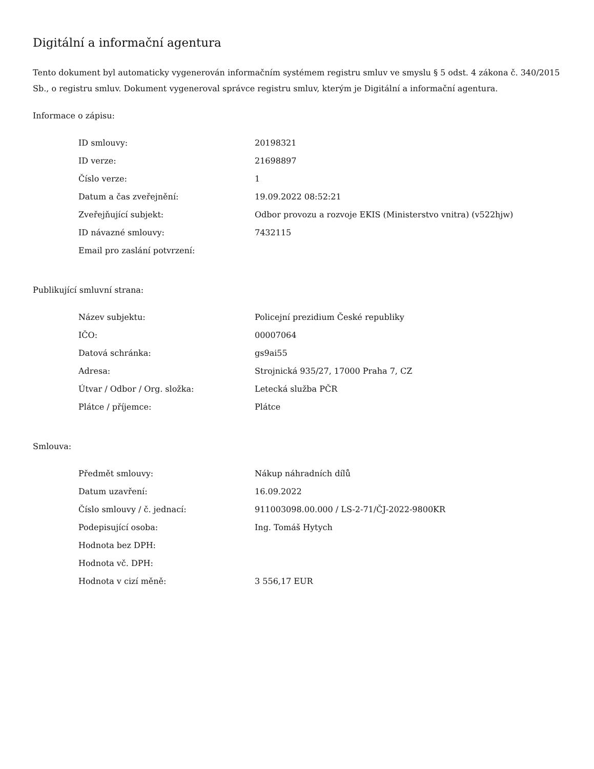Digitální a informační agentura
Tento dokument byl automaticky vygenerován informačním systémem registru smluv ve smyslu § 5 odst. 4 zákona č. 340/2015 Sb., o registru smluv. Dokument vygeneroval správce registru smluv, kterým je Digitální a informační agentura.
Informace o zápisu:
| ID smlouvy: | 20198321 |
| ID verze: | 21698897 |
| Číslo verze: | 1 |
| Datum a čas zveřejnění: | 19.09.2022 08:52:21 |
| Zveřejňující subjekt: | Odbor provozu a rozvoje EKIS (Ministerstvo vnitra) (v522hjw) |
| ID návazné smlouvy: | 7432115 |
| Email pro zaslání potvrzení: | |
Publikující smluvní strana:
| Název subjektu: | Policejní prezidium České republiky |
| IČO: | 00007064 |
| Datová schránka: | gs9ai55 |
| Adresa: | Strojnická 935/27, 17000 Praha 7, CZ |
| Útvar / Odbor / Org. složka: | Letecká služba PČR |
| Plátce / příjemce: | Plátce |
Smlouva:
| Předmět smlouvy: | Nákup náhradních dílů |
| Datum uzavření: | 16.09.2022 |
| Číslo smlouvy / č. jednací: | 911003098.00.000 / LS-2-71/ČJ-2022-9800KR |
| Podepisující osoba: | Ing. Tomáš Hytych |
| Hodnota bez DPH: | |
| Hodnota vč. DPH: | |
| Hodnota v cizí měně: | 3 556,17 EUR |